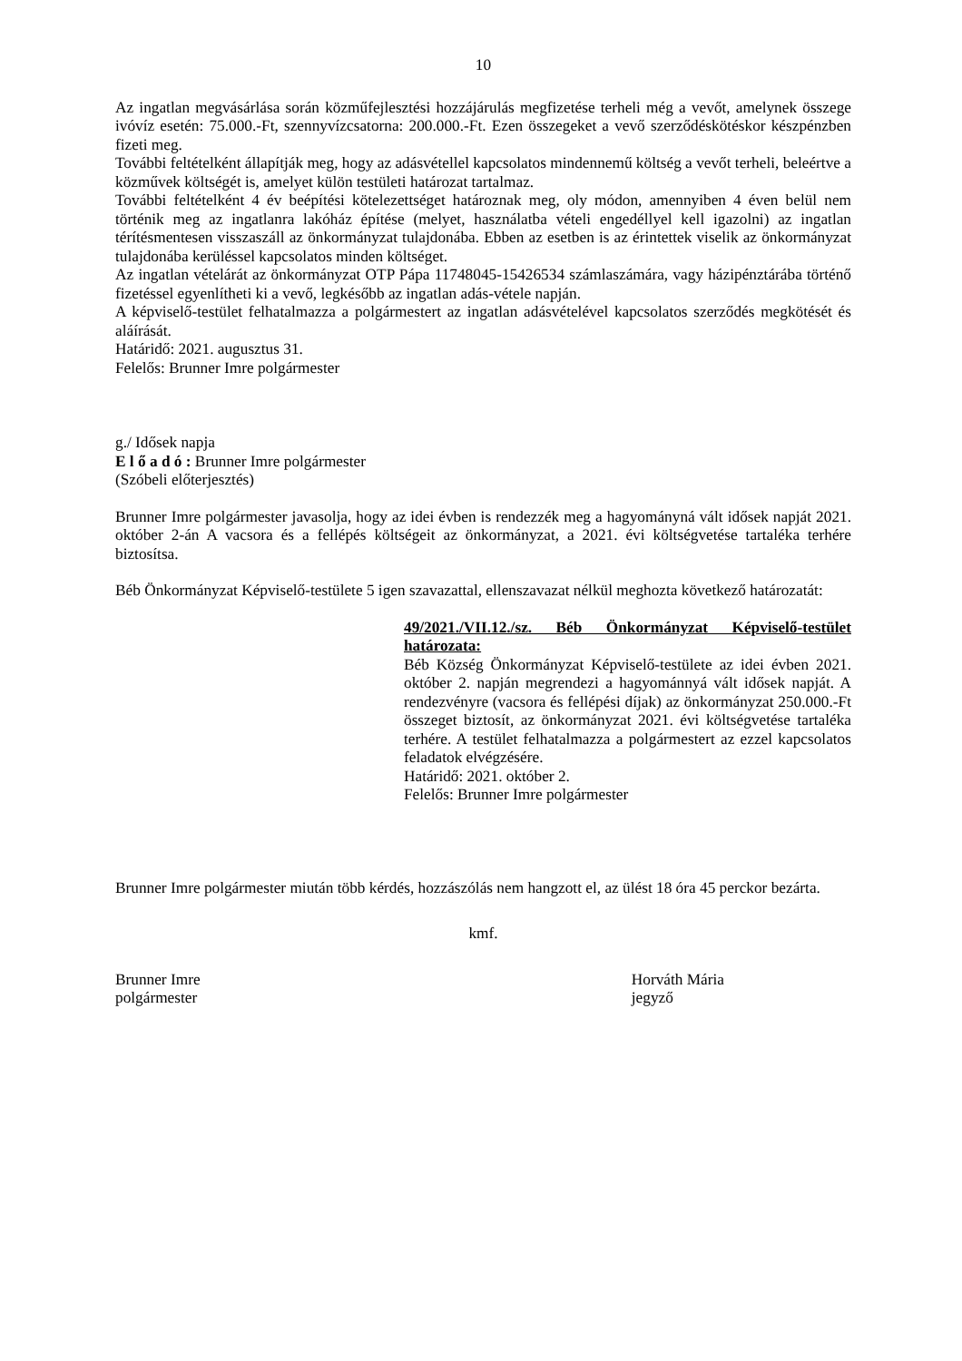10
Az ingatlan megvásárlása során közműfejlesztési hozzájárulás megfizetése terheli még a vevőt, amelynek összege ivóvíz esetén: 75.000.-Ft, szennyvízcsatorna: 200.000.-Ft. Ezen összegeket a vevő szerződéskötéskor készpénzben fizeti meg.
További feltételként állapítják meg, hogy az adásvétellel kapcsolatos mindennemű költség a vevőt terheli, beleértve a közművek költségét is, amelyet külön testületi határozat tartalmaz.
További feltételként 4 év beépítési kötelezettséget határoznak meg, oly módon, amennyiben 4 éven belül nem történik meg az ingatlanra lakóház építése (melyet, használatba vételi engedéllyel kell igazolni) az ingatlan térítésmentesen visszaszáll az önkormányzat tulajdonába. Ebben az esetben is az érintettek viselik az önkormányzat tulajdonába kerüléssel kapcsolatos minden költséget.
Az ingatlan vételárát az önkormányzat OTP Pápa 11748045-15426534 számlaszámára, vagy házipénztárába történő fizetéssel egyenlítheti ki a vevő, legkésőbb az ingatlan adás-vétele napján.
A képviselő-testület felhatalmazza a polgármestert az ingatlan adásvételével kapcsolatos szerződés megkötését és aláírását.
Határidő: 2021. augusztus 31.
Felelős: Brunner Imre polgármester
g./ Idősek napja
E l ő a d ó : Brunner Imre polgármester
(Szóbeli előterjesztés)
Brunner Imre polgármester javasolja, hogy az idei évben is rendezzék meg a hagyományná vált idősek napját 2021. október 2-án A vacsora és a fellépés költségeit az önkormányzat, a 2021. évi költségvetése tartaléka terhére biztosítsa.
Béb Önkormányzat Képviselő-testülete 5 igen szavazattal, ellenszavazat nélkül meghozta következő határozatát:
49/2021./VII.12./sz. Béb Önkormányzat Képviselő-testület határozata:
Béb Község Önkormányzat Képviselő-testülete az idei évben 2021. október 2. napján megrendezi a hagyománnyá vált idősek napját. A rendezvényre (vacsora és fellépési díjak) az önkormányzat 250.000.-Ft összeget biztosít, az önkormányzat 2021. évi költségvetése tartaléka terhére. A testület felhatalmazza a polgármestert az ezzel kapcsolatos feladatok elvégzésére.
Határidő: 2021. október 2.
Felelős: Brunner Imre polgármester
Brunner Imre polgármester miután több kérdés, hozzászólás nem hangzott el, az ülést 18 óra 45 perckor bezárta.
kmf.
Brunner Imre
polgármester
Horváth Mária
jegyző